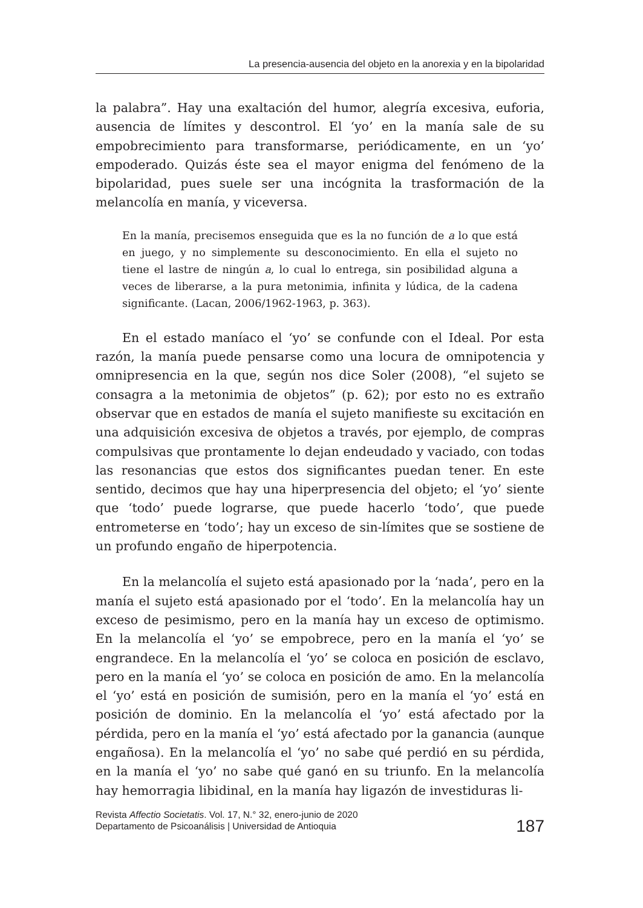La presencia-ausencia del objeto en la anorexia y en la bipolaridad
la palabra”. Hay una exaltación del humor, alegría excesiva, euforia, ausencia de límites y descontrol. El ‘yo’ en la manía sale de su empobrecimiento para transformarse, periódicamente, en un ‘yo’ empoderado. Quizás éste sea el mayor enigma del fenómeno de la bipolaridad, pues suele ser una incógnita la trasformación de la melancolía en manía, y viceversa.
En la manía, precisemos enseguida que es la no función de a lo que está en juego, y no simplemente su desconocimiento. En ella el sujeto no tiene el lastre de ningún a, lo cual lo entrega, sin posibilidad alguna a veces de liberarse, a la pura metonimia, infinita y lúdica, de la cadena significante. (Lacan, 2006/1962-1963, p. 363).
En el estado maníaco el ‘yo’ se confunde con el Ideal. Por esta razón, la manía puede pensarse como una locura de omnipotencia y omnipresencia en la que, según nos dice Soler (2008), “el sujeto se consagra a la metonimia de objetos” (p. 62); por esto no es extraño observar que en estados de manía el sujeto manifieste su excitación en una adquisición excesiva de objetos a través, por ejemplo, de compras compulsivas que prontamente lo dejan endeudado y vaciado, con todas las resonancias que estos dos significantes puedan tener. En este sentido, decimos que hay una hiperpresencia del objeto; el ‘yo’ siente que ‘todo’ puede lograrse, que puede hacerlo ‘todo’, que puede entrometerse en ‘todo’; hay un exceso de sin-límites que se sostiene de un profundo engaño de hiperpotencia.
En la melancolía el sujeto está apasionado por la ‘nada’, pero en la manía el sujeto está apasionado por el ‘todo’. En la melancolía hay un exceso de pesimismo, pero en la manía hay un exceso de optimismo. En la melancolía el ‘yo’ se empobrece, pero en la manía el ‘yo’ se engrandece. En la melancolía el ‘yo’ se coloca en posición de esclavo, pero en la manía el ‘yo’ se coloca en posición de amo. En la melancolía el ‘yo’ está en posición de sumisión, pero en la manía el ‘yo’ está en posición de dominio. En la melancolía el ‘yo’ está afectado por la pérdida, pero en la manía el ‘yo’ está afectado por la ganancia (aunque engañosa). En la melancolía el ‘yo’ no sabe qué perdió en su pérdida, en la manía el ‘yo’ no sabe qué ganó en su triunfo. En la melancolía hay hemorragia libidinal, en la manía hay ligazón de investiduras li-
Revista Affectio Societatis. Vol. 17, N.° 32, enero-junio de 2020
Departamento de Psicoanálisis | Universidad de Antioquia
187